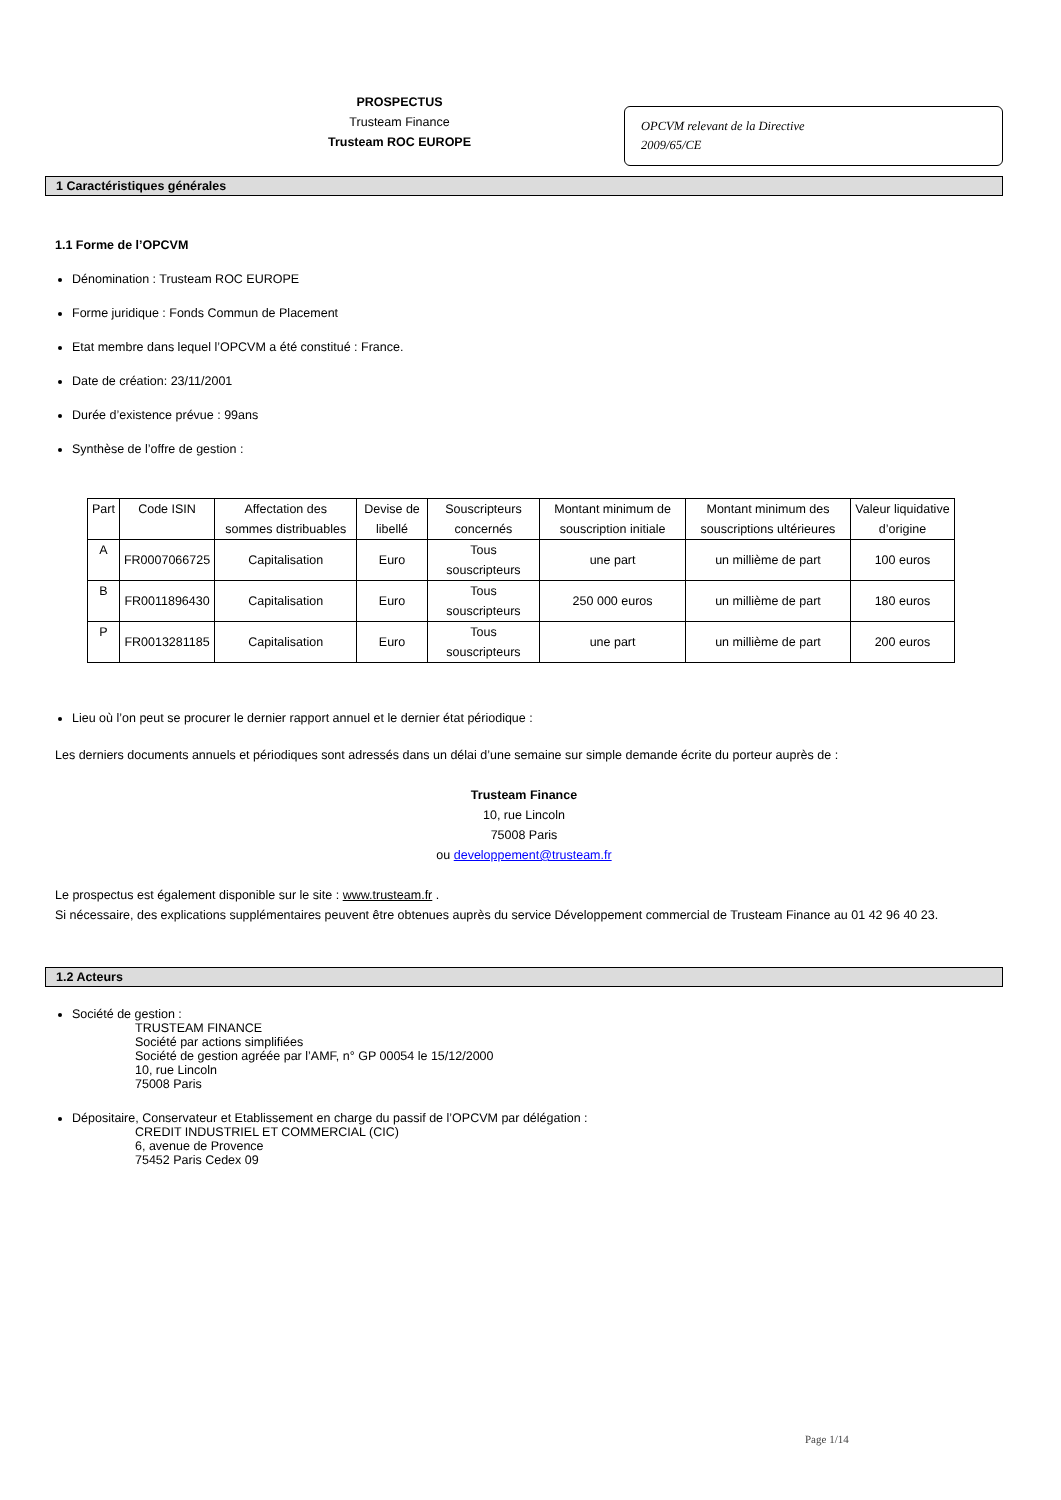PROSPECTUS
Trusteam Finance
Trusteam ROC EUROPE
OPCVM relevant de la Directive
2009/65/CE
1 Caractéristiques générales
1.1 Forme de l’OPCVM
Dénomination : Trusteam ROC EUROPE
Forme juridique : Fonds Commun de Placement
Etat membre dans lequel l’OPCVM a été constitué : France.
Date de création: 23/11/2001
Durée d’existence prévue : 99ans
Synthèse de l’offre de gestion :
| Part | Code ISIN | Affectation des sommes distribuables | Devise de libellé | Souscripteurs concernés | Montant minimum de souscription initiale | Montant minimum des souscriptions ultérieures | Valeur liquidative d’origine |
| --- | --- | --- | --- | --- | --- | --- | --- |
| A | FR0007066725 | Capitalisation | Euro | Tous souscripteurs | une part | un millième de part | 100 euros |
| B | FR0011896430 | Capitalisation | Euro | Tous souscripteurs | 250 000 euros | un millième de part | 180 euros |
| P | FR0013281185 | Capitalisation | Euro | Tous souscripteurs | une part | un millième de part | 200 euros |
Lieu où l’on peut se procurer le dernier rapport annuel et le dernier état périodique :
Les derniers documents annuels et périodiques sont adressés dans un délai d’une semaine sur simple demande écrite du porteur auprès de :
Trusteam Finance
10, rue Lincoln
75008 Paris
ou developpement@trusteam.fr
Le prospectus est également disponible sur le site : www.trusteam.fr .
Si nécessaire, des explications supplémentaires peuvent être obtenues auprès du service Développement commercial de Trusteam Finance au 01 42 96 40 23.
1.2 Acteurs
Société de gestion :
TRUSTEAM FINANCE
Société par actions simplifiées
Société de gestion agréée par l’AMF, n° GP 00054 le 15/12/2000
10, rue Lincoln
75008 Paris
Dépositaire, Conservateur et Etablissement en charge du passif de l’OPCVM par délégation :
CREDIT INDUSTRIEL ET COMMERCIAL (CIC)
6, avenue de Provence
75452 Paris Cedex 09
Page 1/14